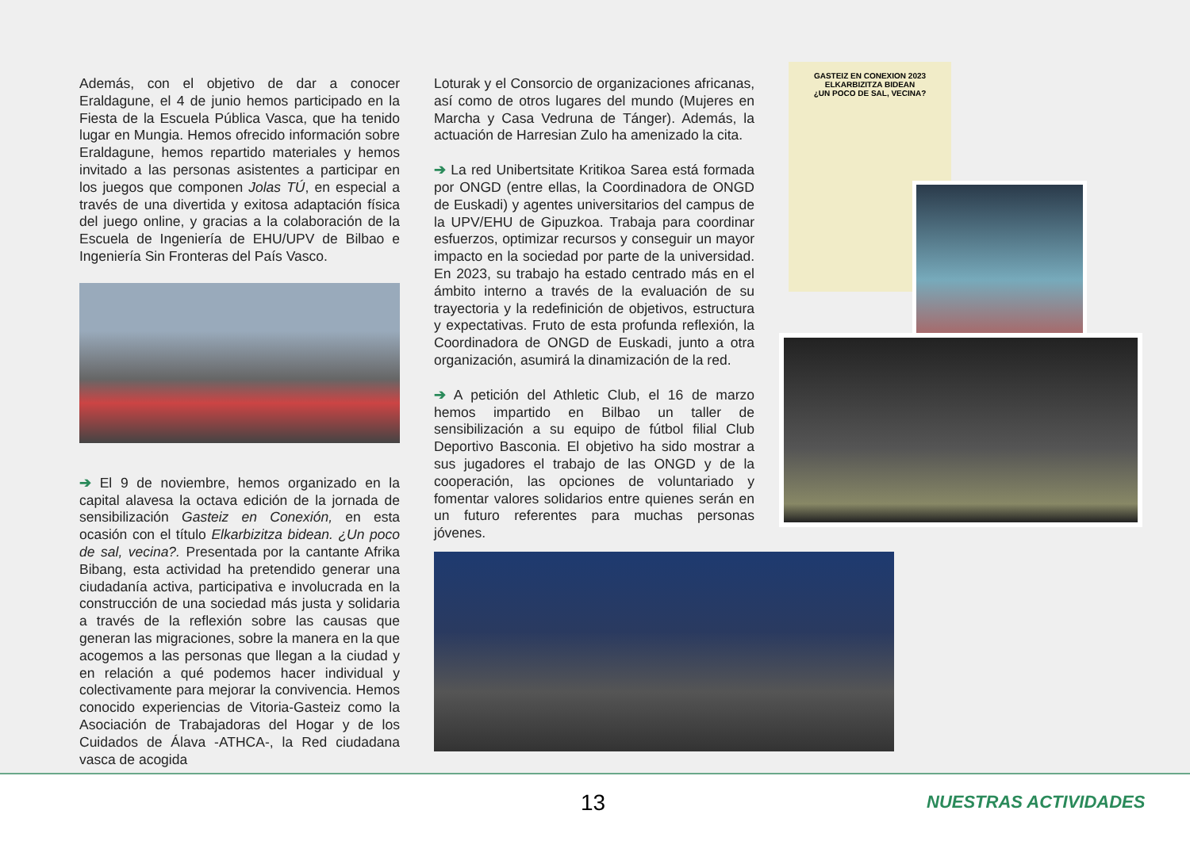Además, con el objetivo de dar a conocer Eraldagune, el 4 de junio hemos participado en la Fiesta de la Escuela Pública Vasca, que ha tenido lugar en Mungia. Hemos ofrecido información sobre Eraldagune, hemos repartido materiales y hemos invitado a las personas asistentes a participar en los juegos que componen Jolas TÚ, en especial a través de una divertida y exitosa adaptación física del juego online, y gracias a la colaboración de la Escuela de Ingeniería de EHU/UPV de Bilbao e Ingeniería Sin Fronteras del País Vasco.
➔ El 9 de noviembre, hemos organizado en la capital alavesa la octava edición de la jornada de sensibilización Gasteiz en Conexión, en esta ocasión con el título Elkarbizitza bidean. ¿Un poco de sal, vecina?. Presentada por la cantante Afrika Bibang, esta actividad ha pretendido generar una ciudadanía activa, participativa e involucrada en la construcción de una sociedad más justa y solidaria a través de la reflexión sobre las causas que generan las migraciones, sobre la manera en la que acogemos a las personas que llegan a la ciudad y en relación a qué podemos hacer individual y colectivamente para mejorar la convivencia. Hemos conocido experiencias de Vitoria-Gasteiz como la Asociación de Trabajadoras del Hogar y de los Cuidados de Álava -ATHCA-, la Red ciudadana vasca de acogida
Loturak y el Consorcio de organizaciones africanas, así como de otros lugares del mundo (Mujeres en Marcha y Casa Vedruna de Tánger). Además, la actuación de Harresian Zulo ha amenizado la cita.
➔ La red Unibertsitate Kritikoa Sarea está formada por ONGD (entre ellas, la Coordinadora de ONGD de Euskadi) y agentes universitarios del campus de la UPV/EHU de Gipuzkoa. Trabaja para coordinar esfuerzos, optimizar recursos y conseguir un mayor impacto en la sociedad por parte de la universidad. En 2023, su trabajo ha estado centrado más en el ámbito interno a través de la evaluación de su trayectoria y la redefinición de objetivos, estructura y expectativas. Fruto de esta profunda reflexión, la Coordinadora de ONGD de Euskadi, junto a otra organización, asumirá la dinamización de la red.
➔ A petición del Athletic Club, el 16 de marzo hemos impartido en Bilbao un taller de sensibilización a su equipo de fútbol filial Club Deportivo Basconia. El objetivo ha sido mostrar a sus jugadores el trabajo de las ONGD y de la cooperación, las opciones de voluntariado y fomentar valores solidarios entre quienes serán en un futuro referentes para muchas personas jóvenes.
GASTEIZ EN CONEXION 2023
ELKARBIZITZA BIDEAN
¿UN POCO DE SAL, VECINA?
13 NUESTRAS ACTIVIDADES